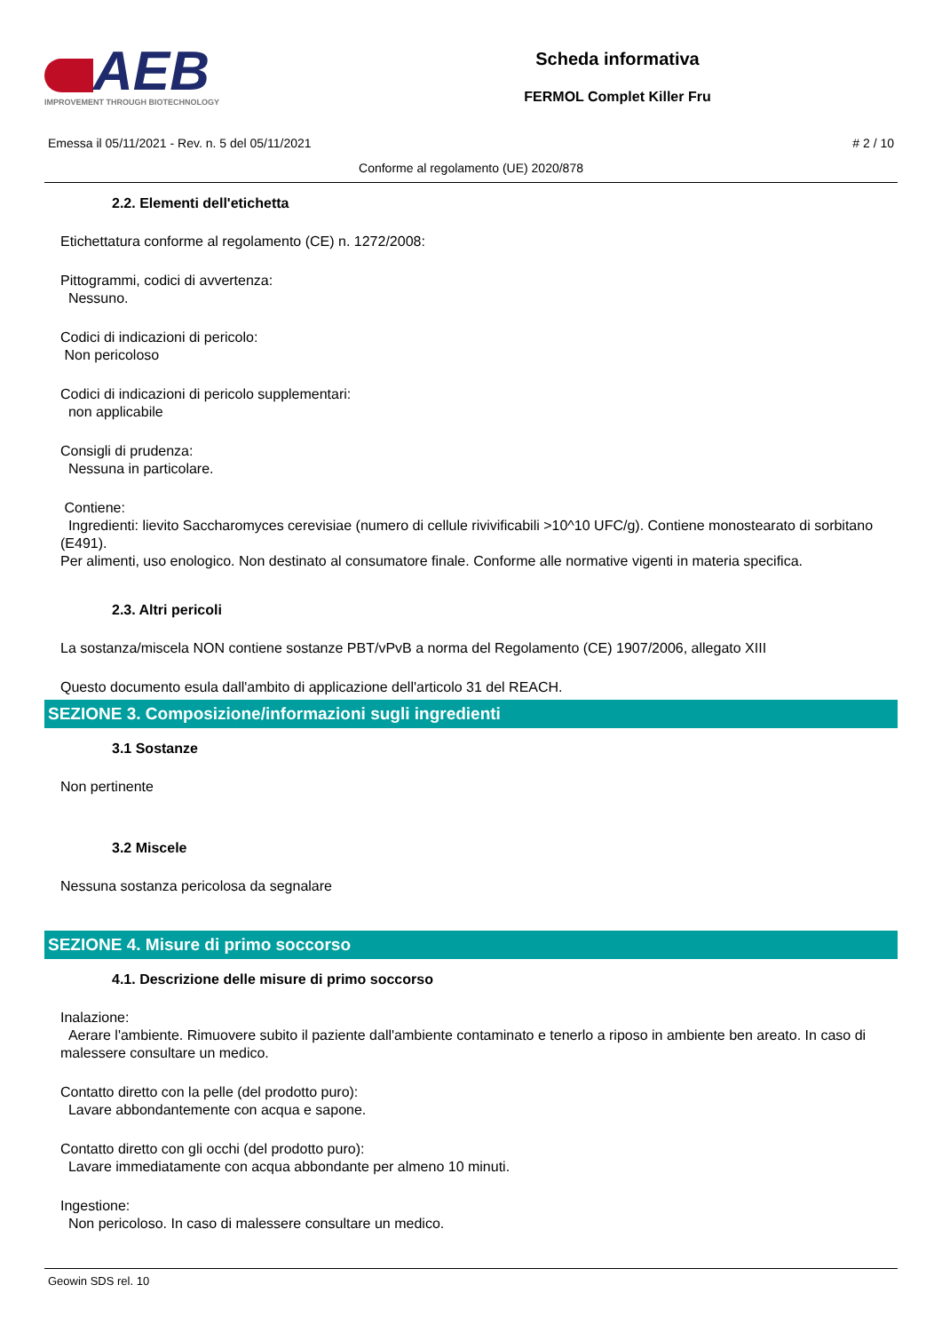AEB
IMPROVEMENT THROUGH BIOTECHNOLOGY
Scheda informativa
FERMOL Complet Killer Fru
Emessa il 05/11/2021 - Rev. n. 5 del 05/11/2021 # 2 / 10
Conforme al regolamento (UE) 2020/878
2.2. Elementi dell'etichetta
Etichettatura conforme al regolamento (CE) n. 1272/2008:
Pittogrammi, codici di avvertenza:
Nessuno.
Codici di indicazioni di pericolo:
Non pericoloso
Codici di indicazioni di pericolo supplementari:
non applicabile
Consigli di prudenza:
Nessuna in particolare.
Contiene:
Ingredienti: lievito Saccharomyces cerevisiae (numero di cellule rivivificabili >10^10 UFC/g). Contiene monostearato di sorbitano (E491).
Per alimenti, uso enologico. Non destinato al consumatore finale. Conforme alle normative vigenti in materia specifica.
2.3. Altri pericoli
La sostanza/miscela NON contiene sostanze PBT/vPvB a norma del Regolamento (CE) 1907/2006, allegato XIII
Questo documento esula dall'ambito di applicazione dell'articolo 31 del REACH.
SEZIONE 3. Composizione/informazioni sugli ingredienti
3.1 Sostanze
Non pertinente
3.2 Miscele
Nessuna sostanza pericolosa da segnalare
SEZIONE 4. Misure di primo soccorso
4.1. Descrizione delle misure di primo soccorso
Inalazione:
Aerare l'ambiente. Rimuovere subito il paziente dall'ambiente contaminato e tenerlo a riposo in ambiente ben areato. In caso di malessere consultare un medico.
Contatto diretto con la pelle (del prodotto puro):
Lavare abbondantemente con acqua e sapone.
Contatto diretto con gli occhi (del prodotto puro):
Lavare immediatamente con acqua abbondante per almeno 10 minuti.
Ingestione:
Non pericoloso. In caso di malessere consultare un medico.
Geowin SDS rel. 10